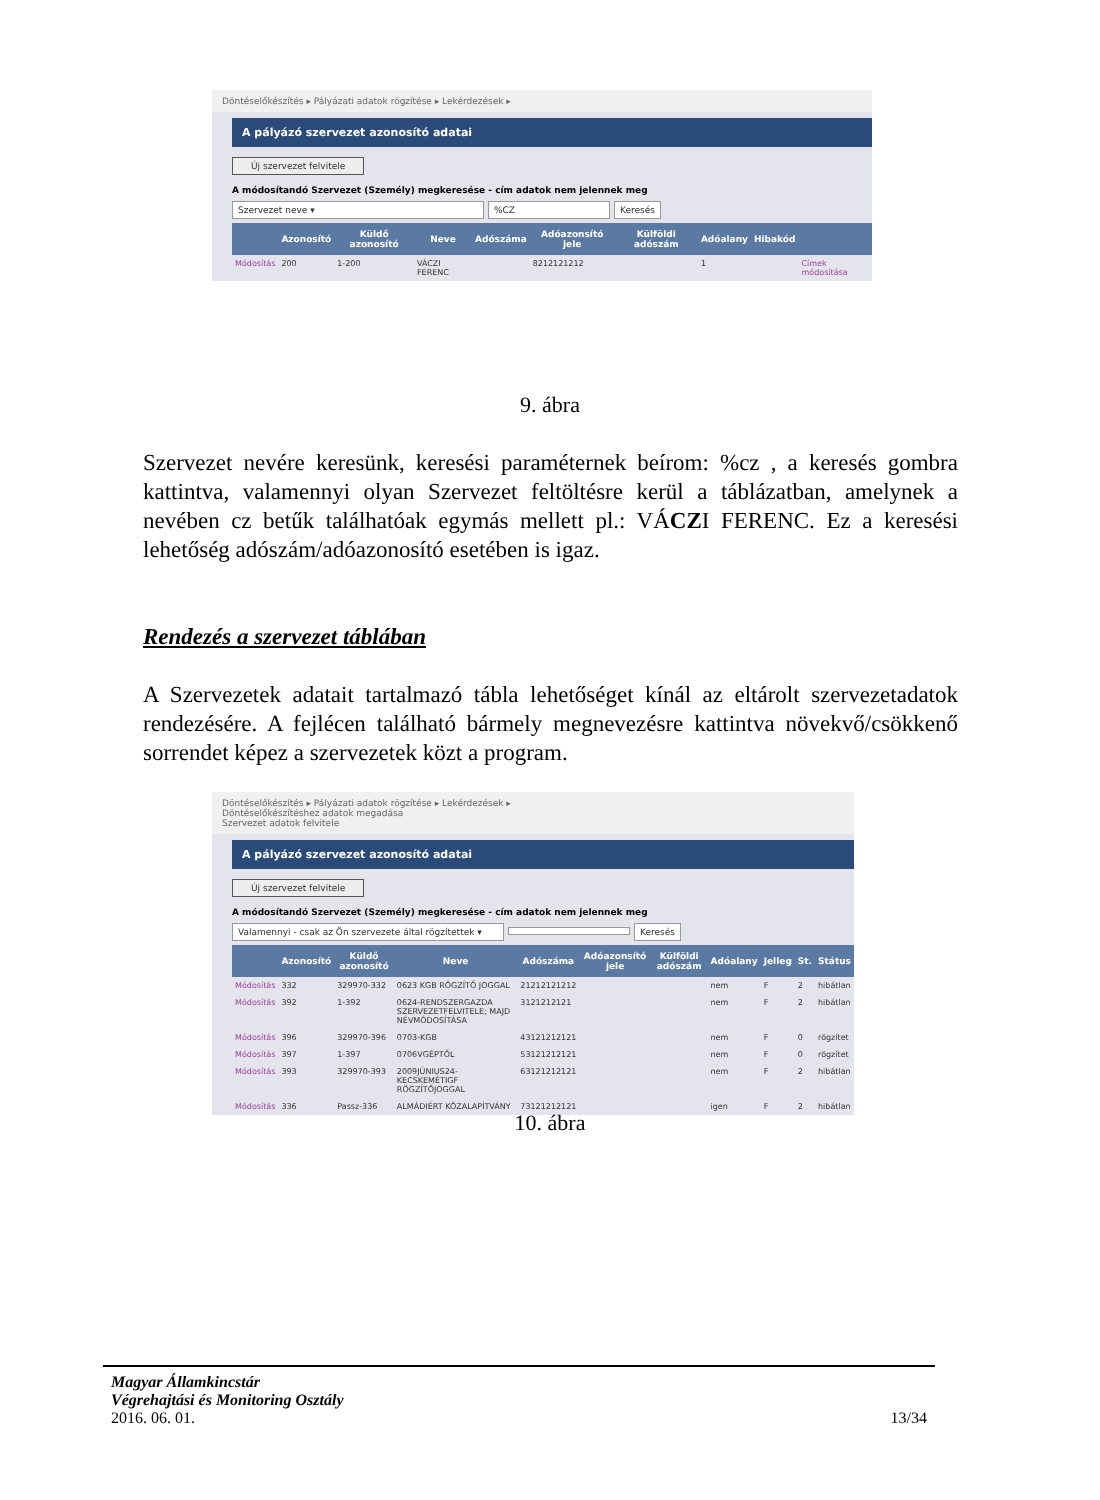Döntéselőkészítés ▸ Pályázati adatok rögzítése ▸ Lekérdezések ▸
A pályázó szervezet azonosító adatai
Új szervezet felvitele
A módosítandó Szervezet (Személy) megkeresése - cím adatok nem jelennek meg
Szervezet neve ▾%CZ Keresés
| | Azonosító | Küldő azonosító | Neve | Adószáma | Adóazonsító jele | Külföldi adószám | Adóalany | Hibakód | |
| --- | --- | --- | --- | --- | --- | --- | --- | --- | --- |
| Módosítás | 200 | 1-200 | VÁCZI FERENC | | 8212121212 | | 1 | | Címek módosítása |
9. ábra
Szervezet nevére keresünk, keresési paraméternek beírom: %cz , a keresés gombra kattintva, valamennyi olyan Szervezet feltöltésre kerül a táblázatban, amelynek a nevében cz betűk találhatóak egymás mellett pl.: VÁCZI FERENC. Ez a keresési lehetőség adószám/adóazonosító esetében is igaz.
Rendezés a szervezet táblában
A Szervezetek adatait tartalmazó tábla lehetőséget kínál az eltárolt szervezetadatok rendezésére. A fejlécen található bármely megnevezésre kattintva növekvő/csökkenő sorrendet képez a szervezetek közt a program.
Döntéselőkészítés ▸ Pályázati adatok rögzítése ▸ Lekérdezések ▸
Döntéselőkészítéshez adatok megadása
Szervezet adatok felvitele
A pályázó szervezet azonosító adatai
Új szervezet felvitele
A módosítandó Szervezet (Személy) megkeresése - cím adatok nem jelennek meg
Valamennyi - csak az Ön szervezete által rögzítettek ▾ Keresés
| | Azonosító | Küldő azonosító | Neve | Adószáma | Adóazonsító jele | Külföldi adószám | Adóalany | Jelleg | St. | Státus |
| --- | --- | --- | --- | --- | --- | --- | --- | --- | --- | --- |
| Módosítás | 332 | 329970-332 | 0623 KGB RÖGZÍTŐ JOGGAL | 21212121212 | | | nem | F | 2 | hibátlan |
| Módosítás | 392 | 1-392 | 0624-RENDSZERGAZDA SZERVEZETFELVITELE; MAJD NÉVMÓDOSÍTÁSA | 3121212121 | | | nem | F | 2 | hibátlan |
| Módosítás | 396 | 329970-396 | 0703-KGB | 43121212121 | | | nem | F | 0 | rögzítet |
| Módosítás | 397 | 1-397 | 0706VGÉPTŐL | 53121212121 | | | nem | F | 0 | rögzítet |
| Módosítás | 393 | 329970-393 | 2009JÚNIUS24-KECSKEMÉTIGF RÖGZÍTŐJOGGAL | 63121212121 | | | nem | F | 2 | hibátlan |
| Módosítás | 336 | Passz-336 | ALMÁDIÉRT KÖZALAPÍTVÁNY | 73121212121 | | | igen | F | 2 | hibátlan |
10. ábra
Magyar Államkincstár
Végrehajtási és Monitoring Osztály
2016. 06. 01. 13/34